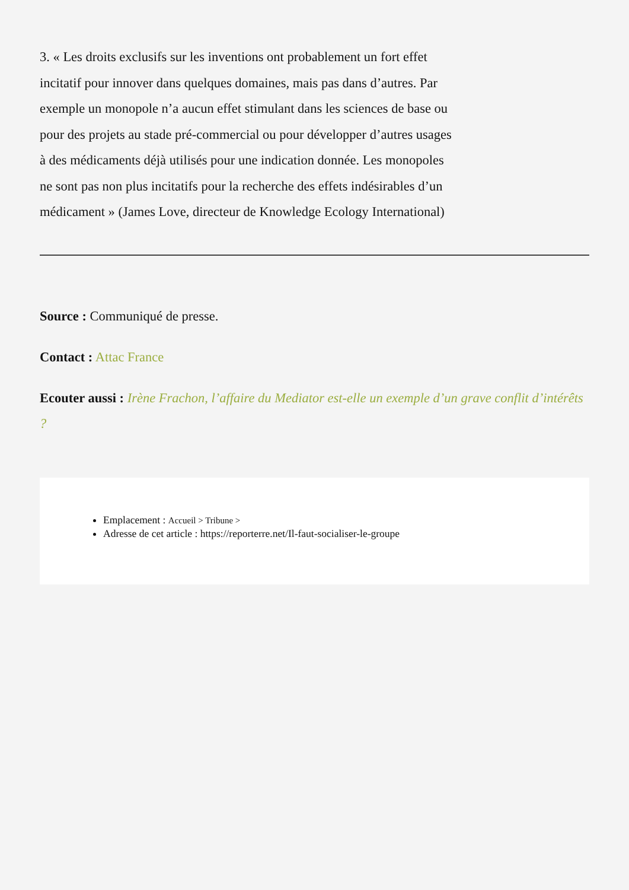3. « Les droits exclusifs sur les inventions ont probablement un fort effet incitatif pour innover dans quelques domaines, mais pas dans d’autres. Par exemple un monopole n’a aucun effet stimulant dans les sciences de base ou pour des projets au stade pré-commercial ou pour développer d’autres usages à des médicaments déjà utilisés pour une indication donnée. Les monopoles ne sont pas non plus incitatifs pour la recherche des effets indésirables d’un médicament » (James Love, directeur de Knowledge Ecology International)
Source : Communiqué de presse.
Contact : Attac France
Ecouter aussi : Irène Frachon, l’affaire du Mediator est-elle un exemple d’un grave conflit d’intérêts ?
Emplacement : Accueil > Tribune >
Adresse de cet article : https://reporterre.net/Il-faut-socialiser-le-groupe